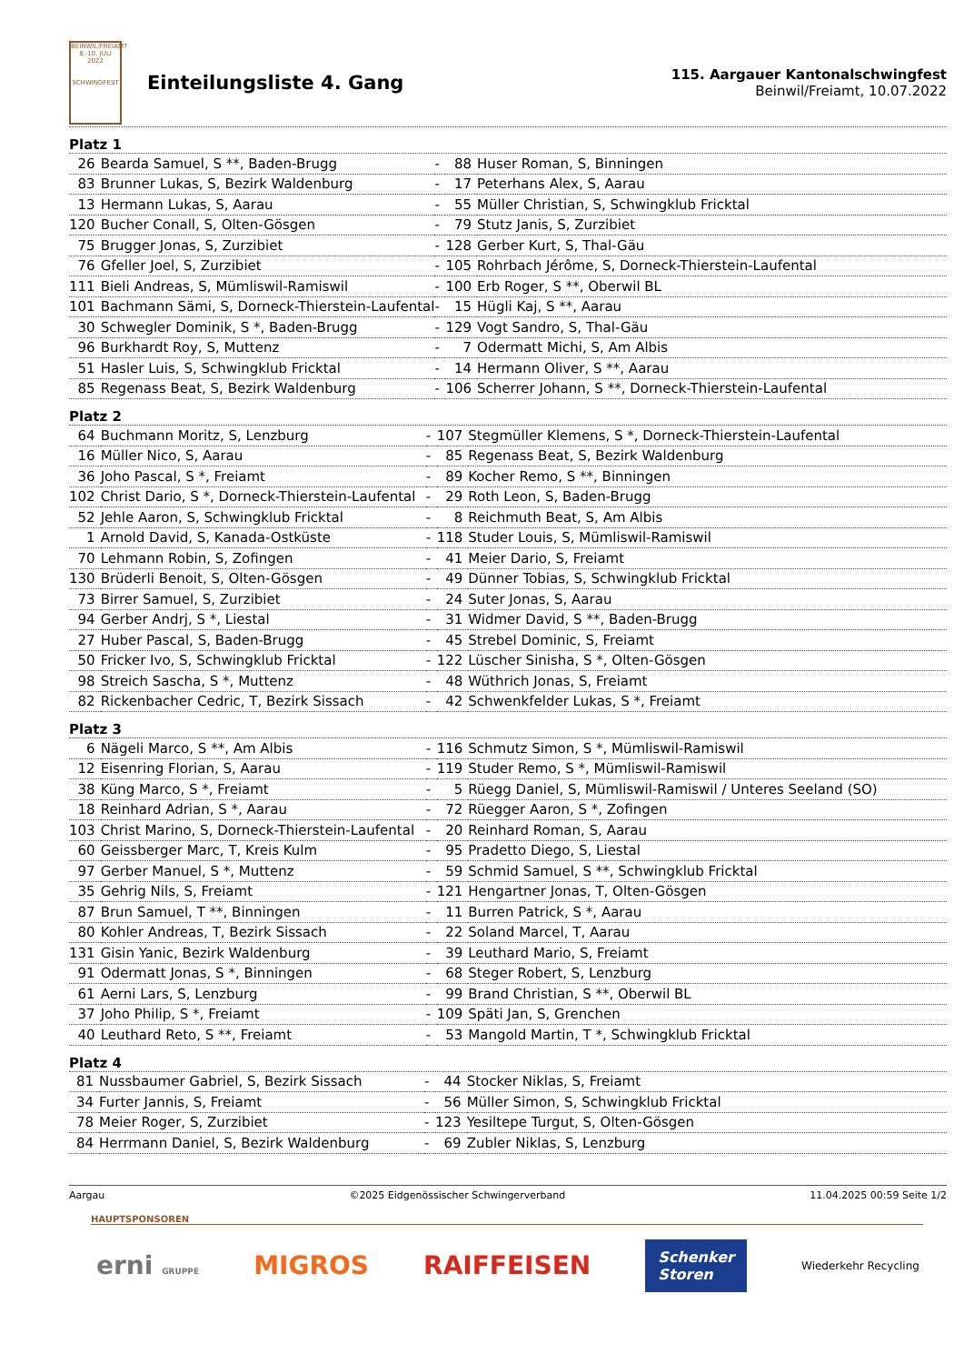BEINWIL/FREIAMT 8.-10. JULI 2022
SCHWINGFEST
Einteilungsliste 4. Gang
115. Aargauer Kantonalschwingfest
Beinwil/Freiamt, 10.07.2022
Platz 1
| 26 | Bearda Samuel, S **, Baden-Brugg | - | 88 | Huser Roman, S, Binningen |
| 83 | Brunner Lukas, S, Bezirk Waldenburg | - | 17 | Peterhans Alex, S, Aarau |
| 13 | Hermann Lukas, S, Aarau | - | 55 | Müller Christian, S, Schwingklub Fricktal |
| 120 | Bucher Conall, S, Olten-Gösgen | - | 79 | Stutz Janis, S, Zurzibiet |
| 75 | Brugger Jonas, S, Zurzibiet | - | 128 | Gerber Kurt, S, Thal-Gäu |
| 76 | Gfeller Joel, S, Zurzibiet | - | 105 | Rohrbach Jérôme, S, Dorneck-Thierstein-Laufental |
| 111 | Bieli Andreas, S, Mümliswil-Ramiswil | - | 100 | Erb Roger, S **, Oberwil BL |
| 101 | Bachmann Sämi, S, Dorneck-Thierstein-Laufental | - | 15 | Hügli Kaj, S **, Aarau |
| 30 | Schwegler Dominik, S *, Baden-Brugg | - | 129 | Vogt Sandro, S, Thal-Gäu |
| 96 | Burkhardt Roy, S, Muttenz | - | 7 | Odermatt Michi, S, Am Albis |
| 51 | Hasler Luis, S, Schwingklub Fricktal | - | 14 | Hermann Oliver, S **, Aarau |
| 85 | Regenass Beat, S, Bezirk Waldenburg | - | 106 | Scherrer Johann, S **, Dorneck-Thierstein-Laufental |
Platz 2
| 64 | Buchmann Moritz, S, Lenzburg | - | 107 | Stegmüller Klemens, S *, Dorneck-Thierstein-Laufental |
| 16 | Müller Nico, S, Aarau | - | 85 | Regenass Beat, S, Bezirk Waldenburg |
| 36 | Joho Pascal, S *, Freiamt | - | 89 | Kocher Remo, S **, Binningen |
| 102 | Christ Dario, S *, Dorneck-Thierstein-Laufental | - | 29 | Roth Leon, S, Baden-Brugg |
| 52 | Jehle Aaron, S, Schwingklub Fricktal | - | 8 | Reichmuth Beat, S, Am Albis |
| 1 | Arnold David, S, Kanada-Ostküste | - | 118 | Studer Louis, S, Mümliswil-Ramiswil |
| 70 | Lehmann Robin, S, Zofingen | - | 41 | Meier Dario, S, Freiamt |
| 130 | Brüderli Benoit, S, Olten-Gösgen | - | 49 | Dünner Tobias, S, Schwingklub Fricktal |
| 73 | Birrer Samuel, S, Zurzibiet | - | 24 | Suter Jonas, S, Aarau |
| 94 | Gerber Andrj, S *, Liestal | - | 31 | Widmer David, S **, Baden-Brugg |
| 27 | Huber Pascal, S, Baden-Brugg | - | 45 | Strebel Dominic, S, Freiamt |
| 50 | Fricker Ivo, S, Schwingklub Fricktal | - | 122 | Lüscher Sinisha, S *, Olten-Gösgen |
| 98 | Streich Sascha, S *, Muttenz | - | 48 | Wüthrich Jonas, S, Freiamt |
| 82 | Rickenbacher Cedric, T, Bezirk Sissach | - | 42 | Schwenkfelder Lukas, S *, Freiamt |
Platz 3
| 6 | Nägeli Marco, S **, Am Albis | - | 116 | Schmutz Simon, S *, Mümliswil-Ramiswil |
| 12 | Eisenring Florian, S, Aarau | - | 119 | Studer Remo, S *, Mümliswil-Ramiswil |
| 38 | Küng Marco, S *, Freiamt | - | 5 | Rüegg Daniel, S, Mümliswil-Ramiswil / Unteres Seeland (SO) |
| 18 | Reinhard Adrian, S *, Aarau | - | 72 | Rüegger Aaron, S *, Zofingen |
| 103 | Christ Marino, S, Dorneck-Thierstein-Laufental | - | 20 | Reinhard Roman, S, Aarau |
| 60 | Geissberger Marc, T, Kreis Kulm | - | 95 | Pradetto Diego, S, Liestal |
| 97 | Gerber Manuel, S *, Muttenz | - | 59 | Schmid Samuel, S **, Schwingklub Fricktal |
| 35 | Gehrig Nils, S, Freiamt | - | 121 | Hengartner Jonas, T, Olten-Gösgen |
| 87 | Brun Samuel, T **, Binningen | - | 11 | Burren Patrick, S *, Aarau |
| 80 | Kohler Andreas, T, Bezirk Sissach | - | 22 | Soland Marcel, T, Aarau |
| 131 | Gisin Yanic, Bezirk Waldenburg | - | 39 | Leuthard Mario, S, Freiamt |
| 91 | Odermatt Jonas, S *, Binningen | - | 68 | Steger Robert, S, Lenzburg |
| 61 | Aerni Lars, S, Lenzburg | - | 99 | Brand Christian, S **, Oberwil BL |
| 37 | Joho Philip, S *, Freiamt | - | 109 | Späti Jan, S, Grenchen |
| 40 | Leuthard Reto, S **, Freiamt | - | 53 | Mangold Martin, T *, Schwingklub Fricktal |
Platz 4
| 81 | Nussbaumer Gabriel, S, Bezirk Sissach | - | 44 | Stocker Niklas, S, Freiamt |
| 34 | Furter Jannis, S, Freiamt | - | 56 | Müller Simon, S, Schwingklub Fricktal |
| 78 | Meier Roger, S, Zurzibiet | - | 123 | Yesiltepe Turgut, S, Olten-Gösgen |
| 84 | Herrmann Daniel, S, Bezirk Waldenburg | - | 69 | Zubler Niklas, S, Lenzburg |
Aargau ©2025 Eidgenössischer Schwingerverband 11.04.2025 00:59 Seite 1/2
HAUPTSPONSOREN
erni GRUPPE MIGROS RAIFFEISEN Schenker
Storen Wiederkehr Recycling